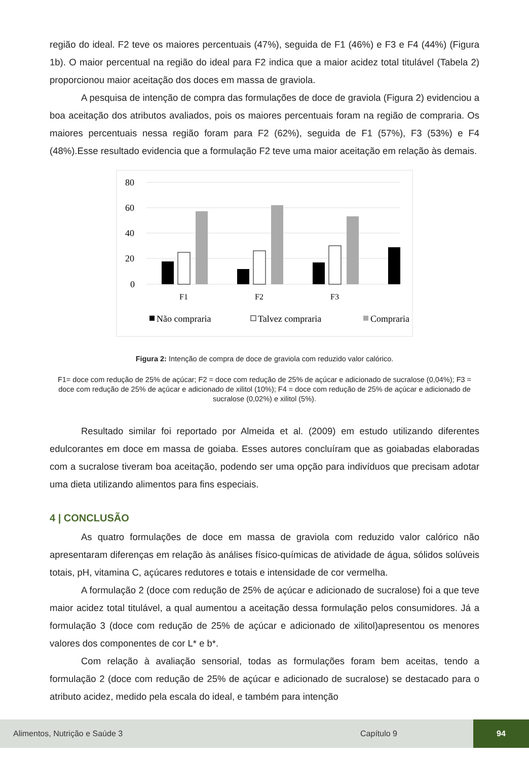região do ideal. F2 teve os maiores percentuais (47%), seguida de F1 (46%) e F3 e F4 (44%) (Figura 1b). O maior percentual na região do ideal para F2 indica que a maior acidez total titulável (Tabela 2) proporcionou maior aceitação dos doces em massa de graviola.
A pesquisa de intenção de compra das formulações de doce de graviola (Figura 2) evidenciou a boa aceitação dos atributos avaliados, pois os maiores percentuais foram na região de compraria. Os maiores percentuais nessa região foram para F2 (62%), seguida de F1 (57%), F3 (53%) e F4 (48%).Esse resultado evidencia que a formulação F2 teve uma maior aceitação em relação às demais.
80
60
40
20
0
F1
F2
F3
Não compraria
Talvez compraria
Compraria
Figura 2: Intenção de compra de doce de graviola com reduzido valor calórico.
F1= doce com redução de 25% de açúcar; F2 = doce com redução de 25% de açúcar e adicionado de sucralose (0,04%); F3 = doce com redução de 25% de açúcar e adicionado de xilitol (10%); F4 = doce com redução de 25% de açúcar e adicionado de sucralose (0,02%) e xilitol (5%).
Resultado similar foi reportado por Almeida et al. (2009) em estudo utilizando diferentes edulcorantes em doce em massa de goiaba. Esses autores concluíram que as goiabadas elaboradas com a sucralose tiveram boa aceitação, podendo ser uma opção para indivíduos que precisam adotar uma dieta utilizando alimentos para fins especiais.
4 | CONCLUSÃO
As quatro formulações de doce em massa de graviola com reduzido valor calórico não apresentaram diferenças em relação às análises físico-químicas de atividade de água, sólidos solúveis totais, pH, vitamina C, açúcares redutores e totais e intensidade de cor vermelha.
A formulação 2 (doce com redução de 25% de açúcar e adicionado de sucralose) foi a que teve maior acidez total titulável, a qual aumentou a aceitação dessa formulação pelos consumidores. Já a formulação 3 (doce com redução de 25% de açúcar e adicionado de xilitol)apresentou os menores valores dos componentes de cor L* e b*.
Com relação à avaliação sensorial, todas as formulações foram bem aceitas, tendo a formulação 2 (doce com redução de 25% de açúcar e adicionado de sucralose) se destacado para o atributo acidez, medido pela escala do ideal, e também para intenção
Alimentos, Nutrição e Saúde 3 Capítulo 9 94